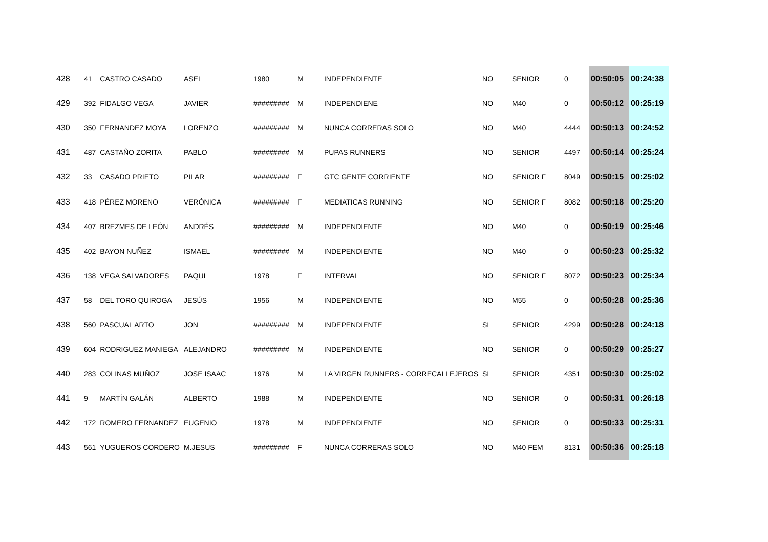| 428 | 41 | CASTRO CASADO | ASEL | 1980 | M | INDEPENDIENTE | NO | SENIOR | 0 | 00:50:05 | 00:24:38 |
| 429 | 392 | FIDALGO VEGA | JAVIER | ######### | M | INDEPENDIENE | NO | M40 | 0 | 00:50:12 | 00:25:19 |
| 430 | 350 | FERNANDEZ MOYA | LORENZO | ######### | M | NUNCA CORRERAS SOLO | NO | M40 | 4444 | 00:50:13 | 00:24:52 |
| 431 | 487 | CASTAÑO ZORITA | PABLO | ######### | M | PUPAS RUNNERS | NO | SENIOR | 4497 | 00:50:14 | 00:25:24 |
| 432 | 33 | CASADO PRIETO | PILAR | ######### | F | GTC GENTE CORRIENTE | NO | SENIOR F | 8049 | 00:50:15 | 00:25:02 |
| 433 | 418 | PÉREZ MORENO | VERÓNICA | ######### | F | MEDIATICAS RUNNING | NO | SENIOR F | 8082 | 00:50:18 | 00:25:20 |
| 434 | 407 | BREZMES DE LEÓN | ANDRÉS | ######### | M | INDEPENDIENTE | NO | M40 | 0 | 00:50:19 | 00:25:46 |
| 435 | 402 | BAYON NUÑEZ | ISMAEL | ######### | M | INDEPENDIENTE | NO | M40 | 0 | 00:50:23 | 00:25:32 |
| 436 | 138 | VEGA SALVADORES | PAQUI | 1978 | F | INTERVAL | NO | SENIOR F | 8072 | 00:50:23 | 00:25:34 |
| 437 | 58 | DEL TORO QUIROGA | JESÚS | 1956 | M | INDEPENDIENTE | NO | M55 | 0 | 00:50:28 | 00:25:36 |
| 438 | 560 | PASCUAL ARTO | JON | ######### | M | INDEPENDIENTE | SI | SENIOR | 4299 | 00:50:28 | 00:24:18 |
| 439 | 604 | RODRIGUEZ MANIEGA | ALEJANDRO | ######### | M | INDEPENDIENTE | NO | SENIOR | 0 | 00:50:29 | 00:25:27 |
| 440 | 283 | COLINAS MUÑOZ | JOSE ISAAC | 1976 | M | LA VIRGEN RUNNERS - CORRECALLEJEROS | SI | SENIOR | 4351 | 00:50:30 | 00:25:02 |
| 441 | 9 | MARTÍN GALÁN | ALBERTO | 1988 | M | INDEPENDIENTE | NO | SENIOR | 0 | 00:50:31 | 00:26:18 |
| 442 | 172 | ROMERO FERNANDEZ | EUGENIO | 1978 | M | INDEPENDIENTE | NO | SENIOR | 0 | 00:50:33 | 00:25:31 |
| 443 | 561 | YUGUEROS CORDERO | M.JESUS | ######### | F | NUNCA CORRERAS SOLO | NO | M40 FEM | 8131 | 00:50:36 | 00:25:18 |